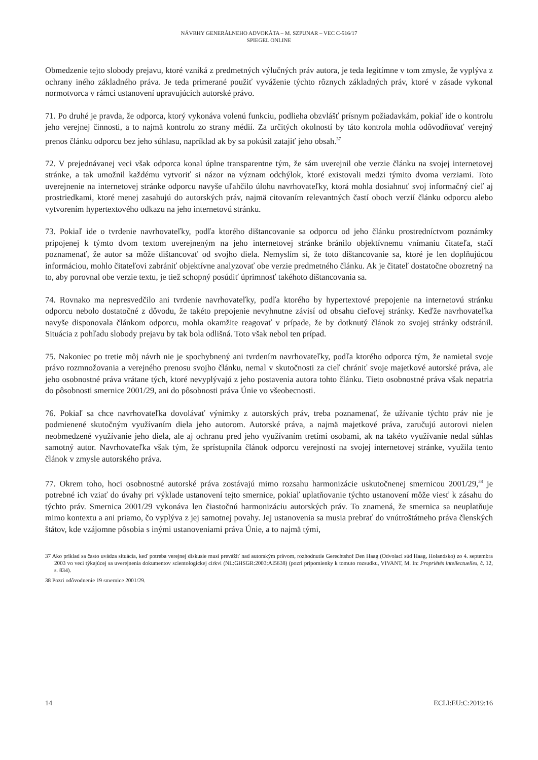NÁVRHY GENERÁLNEHO ADVOKÁTA – M. SZPUNAR – VEC C-516/17
SPIEGEL ONLINE
Obmedzenie tejto slobody prejavu, ktoré vzniká z predmetných výlučných práv autora, je teda legitímne v tom zmysle, že vyplýva z ochrany iného základného práva. Je teda primerané použiť vyváženie týchto rôznych základných práv, ktoré v zásade vykonal normotvorca v rámci ustanovení upravujúcich autorské právo.
71. Po druhé je pravda, že odporca, ktorý vykonáva volenú funkciu, podlieha obzvlášť prísnym požiadavkám, pokiaľ ide o kontrolu jeho verejnej činnosti, a to najmä kontrolu zo strany médií. Za určitých okolností by táto kontrola mohla odôvodňovať verejný prenos článku odporcu bez jeho súhlasu, napríklad ak by sa pokúsil zatajiť jeho obsah.<sup>37</sup>
72. V prejednávanej veci však odporca konal úplne transparentne tým, že sám uverejnil obe verzie článku na svojej internetovej stránke, a tak umožnil každému vytvoriť si názor na význam odchýlok, ktoré existovali medzi týmito dvoma verziami. Toto uverejnenie na internetovej stránke odporcu navyše uľahčilo úlohu navrhovateľky, ktorá mohla dosiahnuť svoj informačný cieľ aj prostriedkami, ktoré menej zasahujú do autorských práv, najmä citovaním relevantných častí oboch verzií článku odporcu alebo vytvorením hypertextového odkazu na jeho internetovú stránku.
73. Pokiaľ ide o tvrdenie navrhovateľky, podľa ktorého dištancovanie sa odporcu od jeho článku prostredníctvom poznámky pripojenej k týmto dvom textom uverejneným na jeho internetovej stránke bránilo objektívnemu vnímaniu čitateľa, stačí poznamenať, že autor sa môže dištancovať od svojho diela. Nemyslím si, že toto dištancovanie sa, ktoré je len doplňujúcou informáciou, mohlo čitateľovi zabrániť objektívne analyzovať obe verzie predmetného článku. Ak je čitateľ dostatočne obozretný na to, aby porovnal obe verzie textu, je tiež schopný posúdiť úprimnosť takéhoto dištancovania sa.
74. Rovnako ma nepresvedčilo ani tvrdenie navrhovateľky, podľa ktorého by hypertextové prepojenie na internetovú stránku odporcu nebolo dostatočné z dôvodu, že takéto prepojenie nevyhnutne závisí od obsahu cieľovej stránky. Keďže navrhovateľka navyše disponovala článkom odporcu, mohla okamžite reagovať v prípade, že by dotknutý článok zo svojej stránky odstránil. Situácia z pohľadu slobody prejavu by tak bola odlišná. Toto však nebol ten prípad.
75. Nakoniec po tretie môj návrh nie je spochybnený ani tvrdením navrhovateľky, podľa ktorého odporca tým, že namietal svoje právo rozmnožovania a verejného prenosu svojho článku, nemal v skutočnosti za cieľ chrániť svoje majetkové autorské práva, ale jeho osobnostné práva vrátane tých, ktoré nevyplývajú z jeho postavenia autora tohto článku. Tieto osobnostné práva však nepatria do pôsobnosti smernice 2001/29, ani do pôsobnosti práva Únie vo všeobecnosti.
76. Pokiaľ sa chce navrhovateľka dovolávať výnimky z autorských práv, treba poznamenať, že užívanie týchto práv nie je podmienené skutočným využívaním diela jeho autorom. Autorské práva, a najmä majetkové práva, zaručujú autorovi nielen neobmedzené využívanie jeho diela, ale aj ochranu pred jeho využívaním tretími osobami, ak na takéto využívanie nedal súhlas samotný autor. Navrhovateľka však tým, že sprístupnila článok odporcu verejnosti na svojej internetovej stránke, využila tento článok v zmysle autorského práva.
77. Okrem toho, hoci osobnostné autorské práva zostávajú mimo rozsahu harmonizácie uskutočnenej smernicou 2001/29,<sup>38</sup> je potrebné ich vziať do úvahy pri výklade ustanovení tejto smernice, pokiaľ uplatňovanie týchto ustanovení môže viesť k zásahu do týchto práv. Smernica 2001/29 vykonáva len čiastočnú harmonizáciu autorských práv. To znamená, že smernica sa neuplatňuje mimo kontextu a ani priamo, čo vyplýva z jej samotnej povahy. Jej ustanovenia sa musia prebrať do vnútroštátneho práva členských štátov, kde vzájomne pôsobia s inými ustanoveniami práva Únie, a to najmä tými,
37 Ako príklad sa často uvádza situácia, keď potreba verejnej diskusie musí prevážiť nad autorským právom, rozhodnutie Gerechtshof Den Haag (Odvolací súd Haag, Holandsko) zo 4. septembra 2003 vo veci týkajúcej sa uverejnenia dokumentov scientologickej cirkvi (NL:GHSGR:2003:AI5638) (pozri pripomienky k tomuto rozsudku, VIVANT, M. In: Propriétés intellectuelles, č. 12, s. 834).
38 Pozri odôvodnenie 19 smernice 2001/29.
14 ECLI:EU:C:2019:16